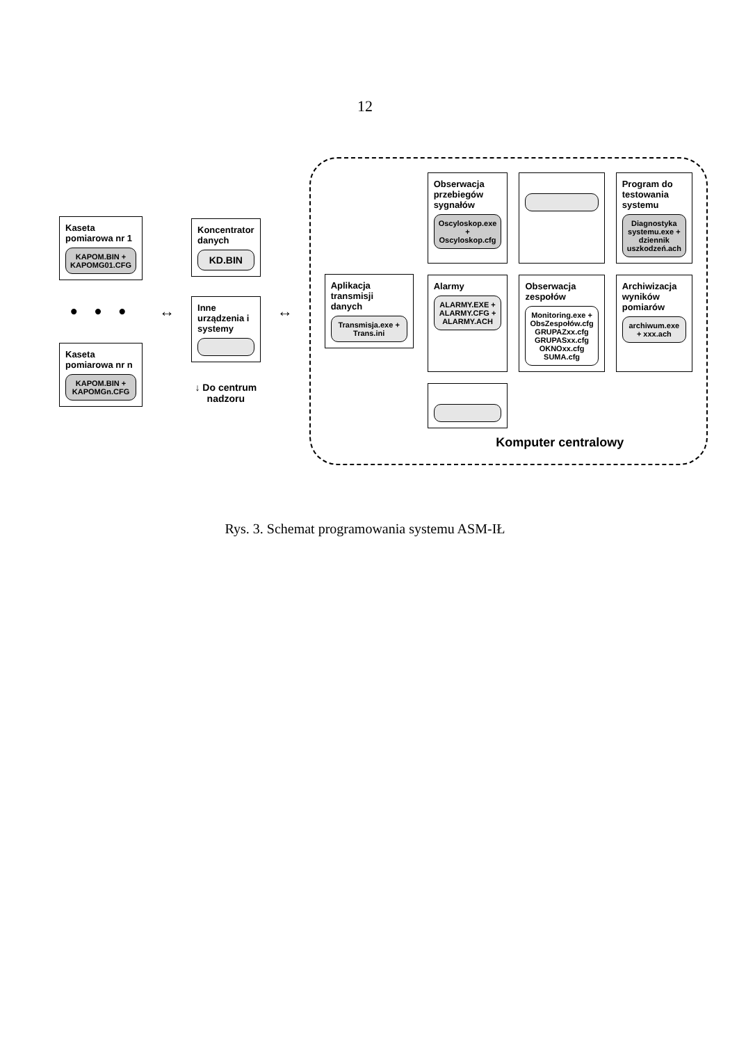12
Kaseta pomiarowa nr 1
KAPOM.BIN + KAPOMG01.CFG
• • •
Kaseta pomiarowa nr n
KAPOM.BIN + KAPOMGn.CFG
↔
Koncentrator danych
KD.BIN
Inne urządzenia i systemy
↓ Do centrum nadzoru
↔
Aplikacja transmisji danych
Transmisja.exe + Trans.ini
Obserwacja przebiegów sygnałów
Oscyloskop.exe + Oscyloskop.cfg
Program do testowania systemu
Diagnostyka systemu.exe + dziennik uszkodzeń.ach
Alarmy
ALARMY.EXE + ALARMY.CFG + ALARMY.ACH
Obserwacja zespołów
Monitoring.exe + ObsZespołów.cfg GRUPAZxx.cfg GRUPASxx.cfg OKNOxx.cfg SUMA.cfg
Archiwizacja wyników pomiarów
archiwum.exe + xxx.ach
Komputer centralowy
Rys. 3. Schemat programowania systemu ASM-IŁ